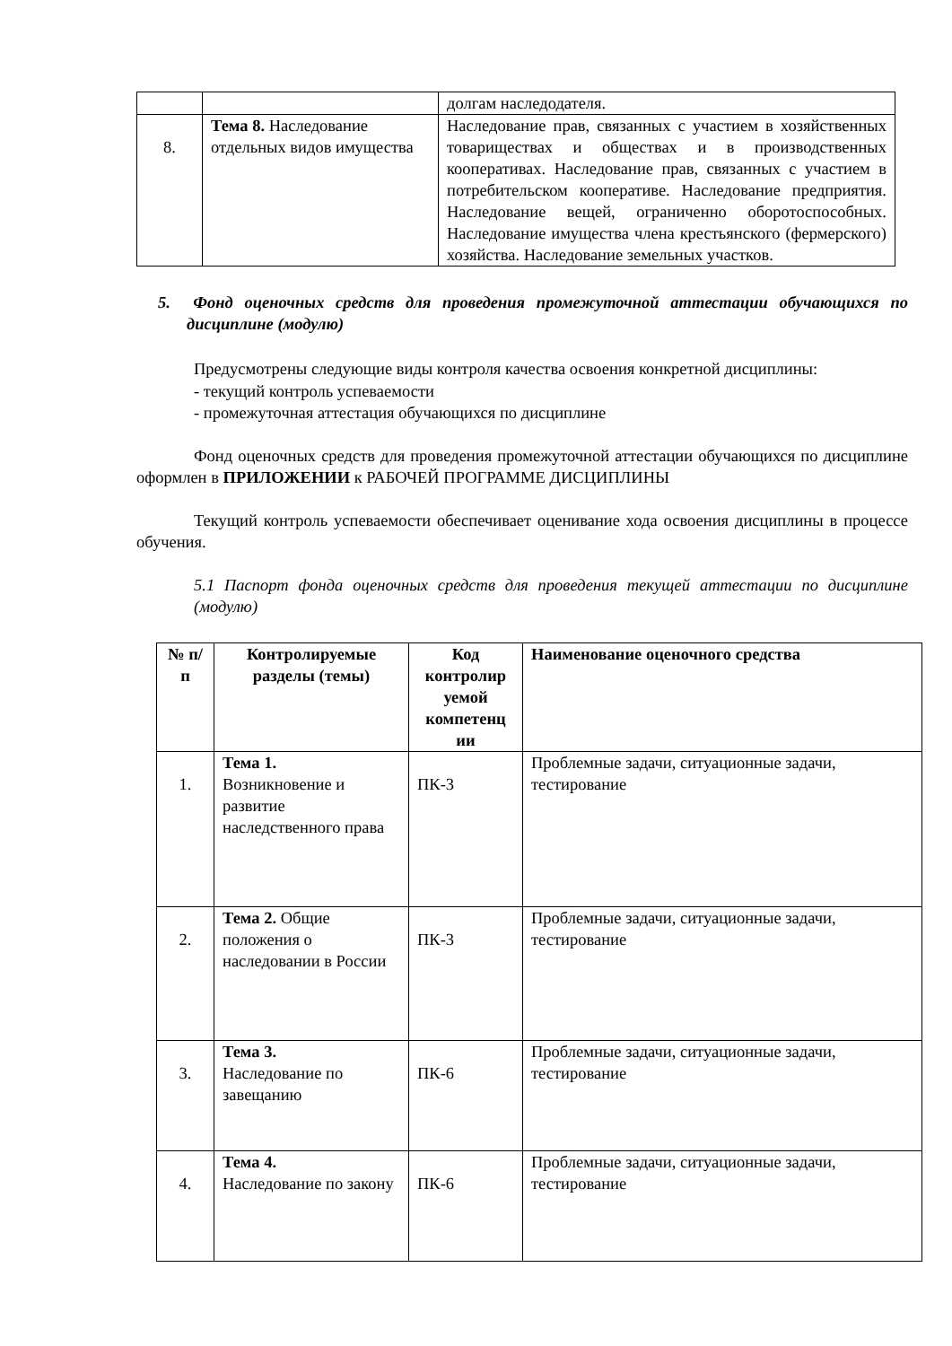| | | долгам наследодателя. |
| 8. | Тема 8. Наследование отдельных видов имущества | Наследование прав, связанных с участием в хозяйственных товариществах и обществах и в производственных кооперативах. Наследование прав, связанных с участием в потребительском кооперативе. Наследование предприятия. Наследование вещей, ограниченно оборотоспособных. Наследование имущества члена крестьянского (фермерского) хозяйства. Наследование земельных участков. |
5. Фонд оценочных средств для проведения промежуточной аттестации обучающихся по дисциплине (модулю)
Предусмотрены следующие виды контроля качества освоения конкретной дисциплины:
- текущий контроль успеваемости
- промежуточная аттестация обучающихся по дисциплине
Фонд оценочных средств для проведения промежуточной аттестации обучающихся по дисциплине оформлен в ПРИЛОЖЕНИИ к РАБОЧЕЙ ПРОГРАММЕ ДИСЦИПЛИНЫ
Текущий контроль успеваемости обеспечивает оценивание хода освоения дисциплины в процессе обучения.
5.1 Паспорт фонда оценочных средств для проведения текущей аттестации по дисциплине (модулю)
| № п/п | Контролируемые разделы (темы) | Код контролир уемой компетенц ии | Наименование оценочного средства |
| --- | --- | --- | --- |
| 1. | Тема 1. Возникновение и развитие наследственного права | ПК-3 | Проблемные задачи, ситуационные задачи, тестирование |
| 2. | Тема 2. Общие положения о наследовании в России | ПК-3 | Проблемные задачи, ситуационные задачи, тестирование |
| 3. | Тема 3. Наследование по завещанию | ПК-6 | Проблемные задачи, ситуационные задачи, тестирование |
| 4. | Тема 4. Наследование по закону | ПК-6 | Проблемные задачи, ситуационные задачи, тестирование |